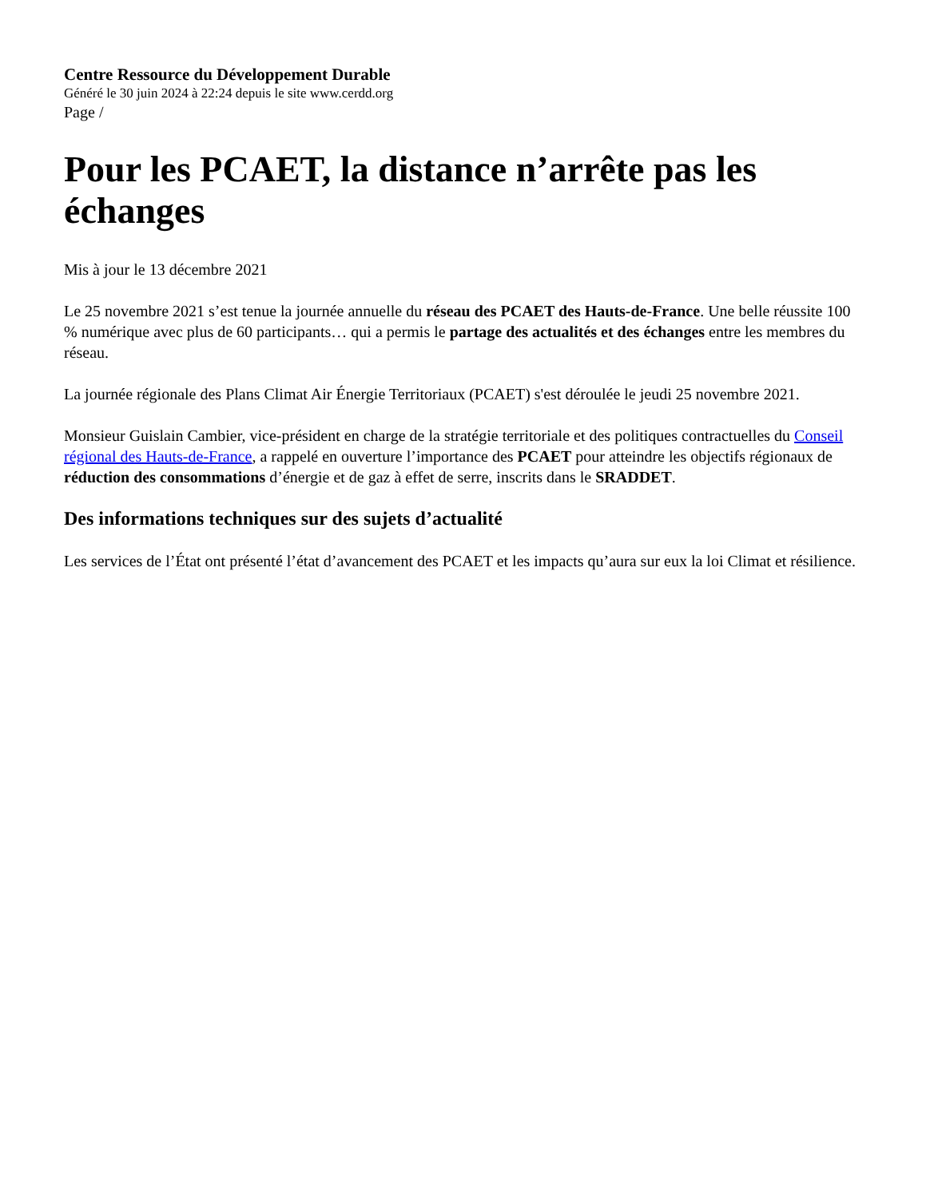Centre Ressource du Développement Durable
Généré le 30 juin 2024 à 22:24 depuis le site www.cerdd.org
Page /
Pour les PCAET, la distance n’arrête pas les échanges
Mis à jour le 13 décembre 2021
Le 25 novembre 2021 s’est tenue la journée annuelle du réseau des PCAET des Hauts-de-France. Une belle réussite 100 % numérique avec plus de 60 participants… qui a permis le partage des actualités et des échanges entre les membres du réseau.
La journée régionale des Plans Climat Air Énergie Territoriaux (PCAET) s'est déroulée le jeudi 25 novembre 2021.
Monsieur Guislain Cambier, vice-président en charge de la stratégie territoriale et des politiques contractuelles du Conseil régional des Hauts-de-France, a rappelé en ouverture l’importance des PCAET pour atteindre les objectifs régionaux de réduction des consommations d’énergie et de gaz à effet de serre, inscrits dans le SRADDET.
Des informations techniques sur des sujets d’actualité
Les services de l’État ont présenté l’état d’avancement des PCAET et les impacts qu’aura sur eux la loi Climat et résilience.